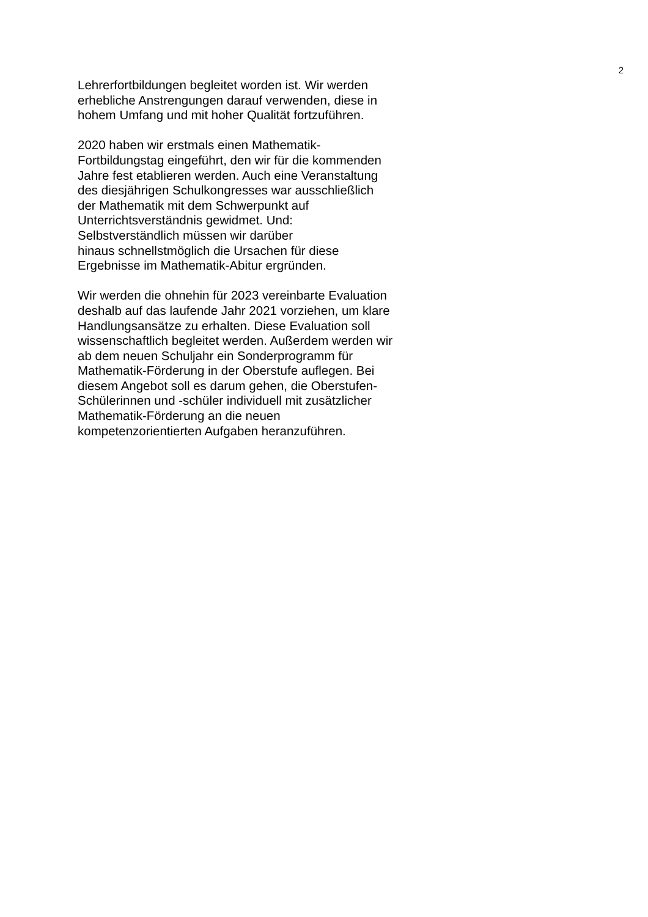2
Lehrerfortbildungen begleitet worden ist. Wir werden
erhebliche Anstrengungen darauf verwenden, diese in
hohem Umfang und mit hoher Qualität fortzuführen.
2020 haben wir erstmals einen Mathematik-
Fortbildungstag eingeführt, den wir für die kommenden
Jahre fest etablieren werden. Auch eine Veranstaltung
des diesjährigen Schulkongresses war ausschließlich
der Mathematik mit dem Schwerpunkt auf
Unterrichtsverständnis gewidmet. Und:
Selbstverständlich müssen wir darüber
hinaus schnellstmöglich die Ursachen für diese
Ergebnisse im Mathematik-Abitur ergründen.
Wir werden die ohnehin für 2023 vereinbarte Evaluation
deshalb auf das laufende Jahr 2021 vorziehen, um klare
Handlungsansätze zu erhalten. Diese Evaluation soll
wissenschaftlich begleitet werden. Außerdem werden wir
ab dem neuen Schuljahr ein Sonderprogramm für
Mathematik-Förderung in der Oberstufe auflegen. Bei
diesem Angebot soll es darum gehen, die Oberstufen-
Schülerinnen und -schüler individuell mit zusätzlicher
Mathematik-Förderung an die neuen
kompetenzorientierten Aufgaben heranzuführen.